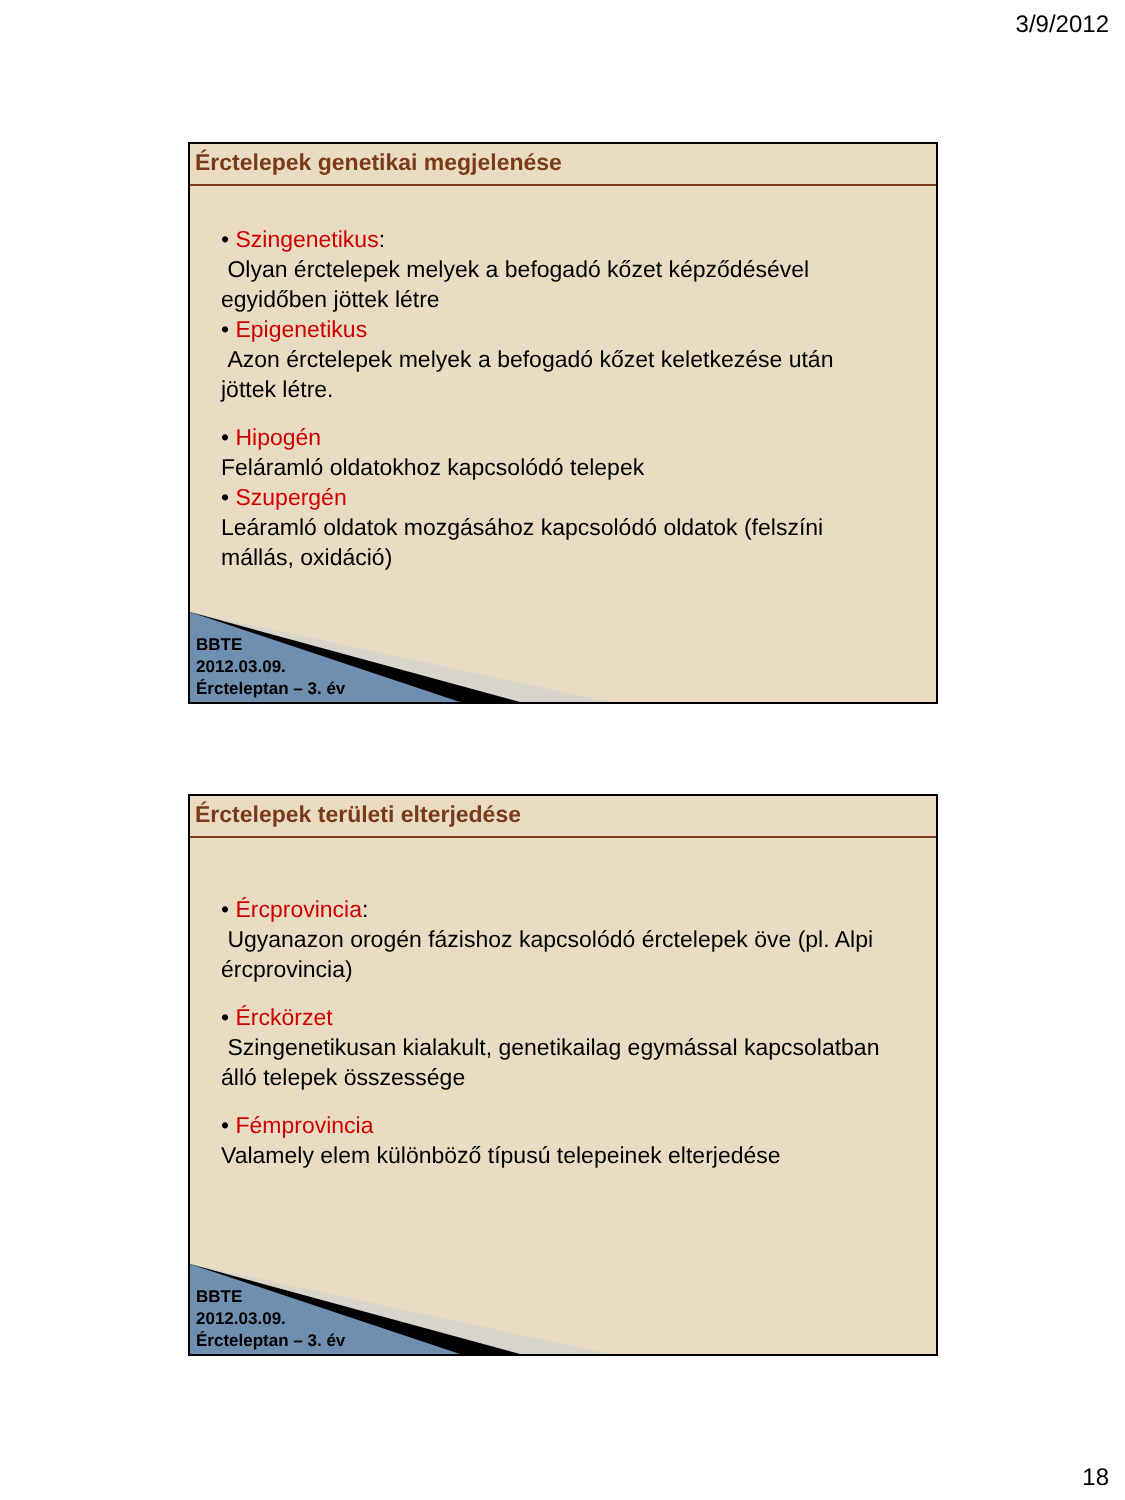3/9/2012
Érctelepek genetikai megjelenése
• Szingenetikus:
Olyan érctelepek melyek a befogadó kőzet képződésével egyidőben jöttek létre
• Epigenetikus
Azon érctelepek melyek a befogadó kőzet keletkezése után jöttek létre.
• Hipogén
Feláramló oldatokhoz kapcsolódó telepek
• Szupergén
Leáramló oldatok mozgásához kapcsolódó oldatok (felszíni mállás, oxidáció)
BBTE
2012.03.09.
Ércteleptan – 3. év
Érctelepek területi elterjedése
• Ércprovincia:
Ugyanazon orogén fázishoz kapcsolódó érctelepek öve (pl. Alpi ércprovincia)
• Érckörzet
Szingenetikusan kialakult, genetikailag egymással kapcsolatban álló telepek összessége
• Fémprovincia
Valamely elem különböző típusú telepeinek elterjedése
BBTE
2012.03.09.
Ércteleptan – 3. év
18